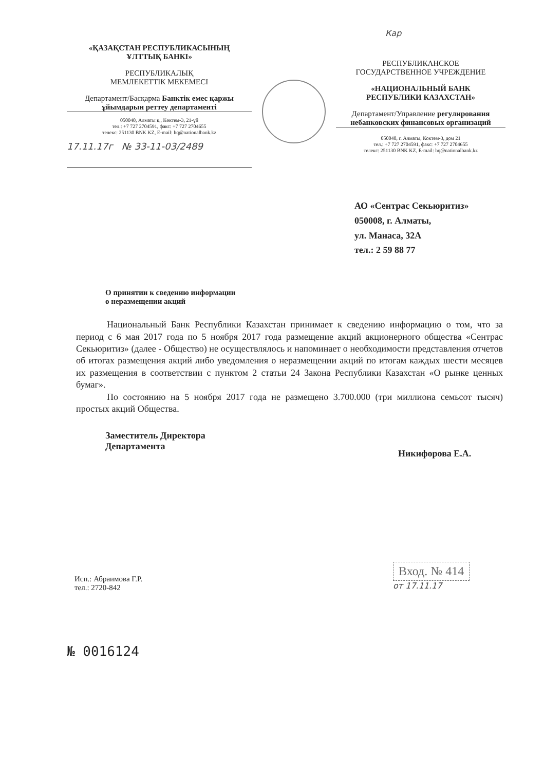Кар
«ҚАЗАҚСТАН РЕСПУБЛИКАСЫНЫҢ
ҰЛТТЫҚ БАНКІ»
РЕСПУБЛИКАЛЫҚ
МЕМЛЕКЕТТІК МЕКЕМЕСІ
Департамент/Басқарма Банктік емес қаржы ұйымдарын реттеу департаменті
050040, Алматы қ., Көктем-3, 21-үй
тел.: +7 727 2704591, факс: +7 727 2704655
телекс: 251130 BNK KZ, E-mail: hq@nationalbank.kz
17.11.17г № 33-11-03/2489
РЕСПУБЛИКАНСКОЕ
ГОСУДАРСТВЕННОЕ УЧРЕЖДЕНИЕ
«НАЦИОНАЛЬНЫЙ БАНК
РЕСПУБЛИКИ КАЗАХСТАН»
Департамент/Управление регулирования небанковских финансовых организаций
050040, г. Алматы, Коктем-3, дом 21
тел.: +7 727 2704591, факс: +7 727 2704655
телекс: 251130 BNK KZ, E-mail: hq@nationalbank.kz
АО «Сентрас Секьюритиз»
050008, г. Алматы,
ул. Манаса, 32А
тел.: 2 59 88 77
О принятии к сведению информации
о неразмещении акций
Национальный Банк Республики Казахстан принимает к сведению информацию о том, что за период с 6 мая 2017 года по 5 ноября 2017 года размещение акций акционерного общества «Сентрас Секьюритиз» (далее - Общество) не осуществлялось и напоминает о необходимости представления отчетов об итогах размещения акций либо уведомления о неразмещении акций по итогам каждых шести месяцев их размещения в соответствии с пунктом 2 статьи 24 Закона Республики Казахстан «О рынке ценных бумаг».
По состоянию на 5 ноября 2017 года не размещено 3.700.000 (три миллиона семьсот тысяч) простых акций Общества.
Заместитель Директора
Департамента
Никифорова Е.А.
Исп.: Абраимова Г.Р.
тел.: 2720-842
Вход. № 414
от 17.11.17
№ 0016124